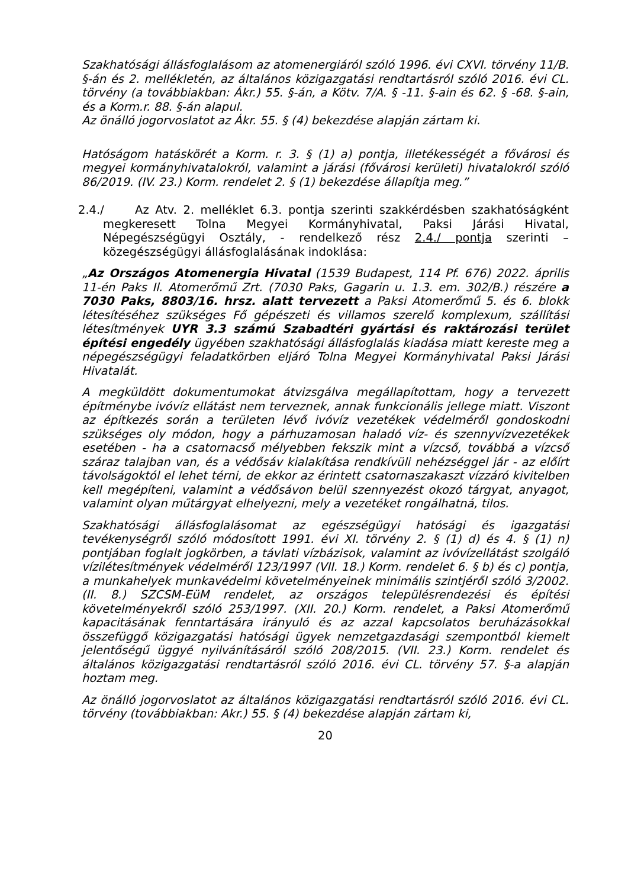Szakhatósági állásfoglalásom az atomenergiáról szóló 1996. évi CXVI. törvény 11/B. §-án és 2. mellékletén, az általános közigazgatási rendtartásról szóló 2016. évi CL. törvény (a továbbiakban: Ákr.) 55. §-án, a Kötv. 7/A. § -11. §-ain és 62. § -68. §-ain, és a Korm.r. 88. §-án alapul.
Az önálló jogorvoslatot az Ákr. 55. § (4) bekezdése alapján zártam ki.
Hatóságom hatáskörét a Korm. r. 3. § (1) a) pontja, illetékességét a fővárosi és megyei kormányhivatalokról, valamint a járási (fővárosi kerületi) hivatalokról szóló 86/2019. (IV. 23.) Korm. rendelet 2. § (1) bekezdése állapítja meg.”
2.4./ Az Atv. 2. melléklet 6.3. pontja szerinti szakkérdésben szakhatóságként megkeresett Tolna Megyei Kormányhivatal, Paksi Járási Hivatal, Népegészségügyi Osztály, - rendelkező rész 2.4./ pontja szerinti – közegészségügyi állásfoglalásának indoklása:
„Az Országos Atomenergia Hivatal (1539 Budapest, 114 Pf. 676) 2022. április 11-én Paks Il. Atomerőmű Zrt. (7030 Paks, Gagarin u. 1.3. em. 302/B.) részére a 7030 Paks, 8803/16. hrsz. alatt tervezett a Paksi Atomerőmű 5. és 6. blokk létesítéséhez szükséges Fő gépészeti és villamos szerelő komplexum, szállítási létesítmények UYR 3.3 számú Szabadtéri gyártási és raktározási terület építési engedély ügyében szakhatósági állásfoglalás kiadása miatt kereste meg a népegészségügyi feladatkörben eljáró Tolna Megyei Kormányhivatal Paksi Járási Hivatalát.
A megküldött dokumentumokat átvizsgálva megállapítottam, hogy a tervezett építménybe ivóvíz ellátást nem terveznek, annak funkcionális jellege miatt. Viszont az építkezés során a területen lévő ivóvíz vezetékek védelméről gondoskodni szükséges oly módon, hogy a párhuzamosan haladó víz- és szennyvízvezetékek esetében - ha a csatornacső mélyebben fekszik mint a vízcső, továbbá a vízcső száraz talajban van, és a védősáv kialakítása rendkívüli nehézséggel jár - az előírt távolságoktól el lehet térni, de ekkor az érintett csatornaszakaszt vízzáró kivitelben kell megépíteni, valamint a védősávon belül szennyezést okozó tárgyat, anyagot, valamint olyan műtárgyat elhelyezni, mely a vezetéket rongálhatná, tilos.
Szakhatósági állásfoglalásomat az egészségügyi hatósági és igazgatási tevékenységről szóló módosított 1991. évi XI. törvény 2. § (1) d) és 4. § (1) n) pontjában foglalt jogkörben, a távlati vízbázisok, valamint az ivóvízellátást szolgáló vízilétesítmények védelméről 123/1997 (VII. 18.) Korm. rendelet 6. § b) és c) pontja, a munkahelyek munkavédelmi követelményeinek minimális szintjéről szóló 3/2002. (II. 8.) SZCSM-EüM rendelet, az országos településrendezési és építési követelményekről szóló 253/1997. (XII. 20.) Korm. rendelet, a Paksi Atomerőmű kapacitásának fenntartására irányuló és az azzal kapcsolatos beruházásokkal összefüggő közigazgatási hatósági ügyek nemzetgazdasági szempontból kiemelt jelentőségű üggyé nyilvánításáról szóló 208/2015. (VII. 23.) Korm. rendelet és általános közigazgatási rendtartásról szóló 2016. évi CL. törvény 57. §-a alapján hoztam meg.
Az önálló jogorvoslatot az általános közigazgatási rendtartásról szóló 2016. évi CL. törvény (továbbiakban: Akr.) 55. § (4) bekezdése alapján zártam ki,
20